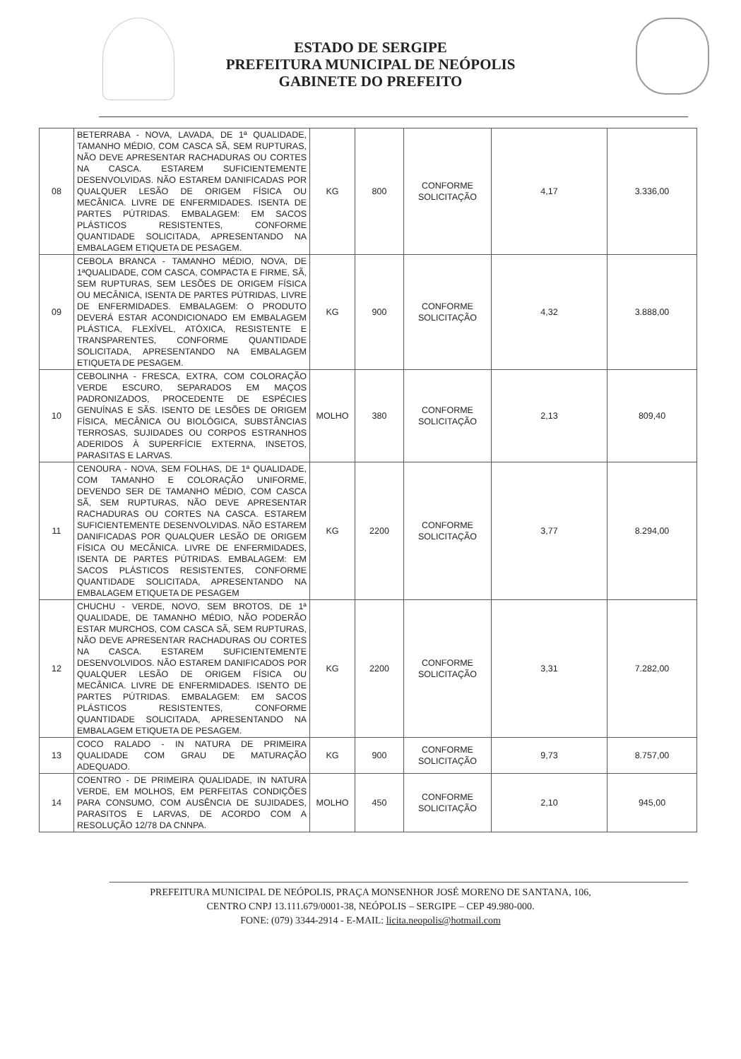ESTADO DE SERGIPE
PREFEITURA MUNICIPAL DE NEÓPOLIS
GABINETE DO PREFEITO
| 08 | BETERRABA - NOVA, LAVADA, DE 1ª QUALIDADE, TAMANHO MÉDIO, COM CASCA SÃ, SEM RUPTURAS, NÃO DEVE APRESENTAR RACHADURAS OU CORTES NA CASCA. ESTAREM SUFICIENTEMENTE DESENVOLVIDAS. NÃO ESTAREM DANIFICADAS POR QUALQUER LESÃO DE ORIGEM FÍSICA OU MECÂNICA. LIVRE DE ENFERMIDADES. ISENTA DE PARTES PÚTRIDAS. EMBALAGEM: EM SACOS PLÁSTICOS RESISTENTES, CONFORME QUANTIDADE SOLICITADA, APRESENTANDO NA EMBALAGEM ETIQUETA DE PESAGEM. | KG | 800 | CONFORME SOLICITAÇÃO | 4,17 | 3.336,00 |
| 09 | CEBOLA BRANCA - TAMANHO MÉDIO, NOVA, DE 1ªQUALIDADE, COM CASCA, COMPACTA E FIRME, SÃ, SEM RUPTURAS, SEM LESÕES DE ORIGEM FÍSICA OU MECÂNICA, ISENTA DE PARTES PÚTRIDAS, LIVRE DE ENFERMIDADES. EMBALAGEM: O PRODUTO DEVERÁ ESTAR ACONDICIONADO EM EMBALAGEM PLÁSTICA, FLEXÍVEL, ATÓXICA, RESISTENTE E TRANSPARENTES, CONFORME QUANTIDADE SOLICITADA, APRESENTANDO NA EMBALAGEM ETIQUETA DE PESAGEM. | KG | 900 | CONFORME SOLICITAÇÃO | 4,32 | 3.888,00 |
| 10 | CEBOLINHA - FRESCA, EXTRA, COM COLORAÇÃO VERDE ESCURO, SEPARADOS EM MAÇOS PADRONIZADOS, PROCEDENTE DE ESPÉCIES GENUÍNAS E SÃS. ISENTO DE LESÕES DE ORIGEM FÍSICA, MECÂNICA OU BIOLÓGICA, SUBSTÂNCIAS TERROSAS, SUJIDADES OU CORPOS ESTRANHOS ADERIDOS À SUPERFÍCIE EXTERNA, INSETOS, PARASITAS E LARVAS. | MOLHO | 380 | CONFORME SOLICITAÇÃO | 2,13 | 809,40 |
| 11 | CENOURA - NOVA, SEM FOLHAS, DE 1ª QUALIDADE, COM TAMANHO E COLORAÇÃO UNIFORME, DEVENDO SER DE TAMANHO MÉDIO, COM CASCA SÃ, SEM RUPTURAS, NÃO DEVE APRESENTAR RACHADURAS OU CORTES NA CASCA. ESTAREM SUFICIENTEMENTE DESENVOLVIDAS. NÃO ESTAREM DANIFICADAS POR QUALQUER LESÃO DE ORIGEM FÍSICA OU MECÂNICA. LIVRE DE ENFERMIDADES, ISENTA DE PARTES PÚTRIDAS. EMBALAGEM: EM SACOS PLÁSTICOS RESISTENTES, CONFORME QUANTIDADE SOLICITADA, APRESENTANDO NA EMBALAGEM ETIQUETA DE PESAGEM | KG | 2200 | CONFORME SOLICITAÇÃO | 3,77 | 8.294,00 |
| 12 | CHUCHU - VERDE, NOVO, SEM BROTOS, DE 1ª QUALIDADE, DE TAMANHO MÉDIO, NÃO PODERÃO ESTAR MURCHOS, COM CASCA SÃ, SEM RUPTURAS, NÃO DEVE APRESENTAR RACHADURAS OU CORTES NA CASCA. ESTAREM SUFICIENTEMENTE DESENVOLVIDOS. NÃO ESTAREM DANIFICADOS POR QUALQUER LESÃO DE ORIGEM FÍSICA OU MECÂNICA. LIVRE DE ENFERMIDADES. ISENTO DE PARTES PÚTRIDAS. EMBALAGEM: EM SACOS PLÁSTICOS RESISTENTES, CONFORME QUANTIDADE SOLICITADA, APRESENTANDO NA EMBALAGEM ETIQUETA DE PESAGEM. | KG | 2200 | CONFORME SOLICITAÇÃO | 3,31 | 7.282,00 |
| 13 | COCO RALADO - IN NATURA DE PRIMEIRA QUALIDADE COM GRAU DE MATURAÇÃO ADEQUADO. | KG | 900 | CONFORME SOLICITAÇÃO | 9,73 | 8.757,00 |
| 14 | COENTRO - DE PRIMEIRA QUALIDADE, IN NATURA VERDE, EM MOLHOS, EM PERFEITAS CONDIÇÕES PARA CONSUMO, COM AUSÊNCIA DE SUJIDADES, PARASITOS E LARVAS, DE ACORDO COM A RESOLUÇÃO 12/78 DA CNNPA. | MOLHO | 450 | CONFORME SOLICITAÇÃO | 2,10 | 945,00 |
PREFEITURA MUNICIPAL DE NEÓPOLIS, PRAÇA MONSENHOR JOSÉ MORENO DE SANTANA, 106,
CENTRO CNPJ 13.111.679/0001-38, NEÓPOLIS – SERGIPE – CEP 49.980-000.
FONE: (079) 3344-2914 - E-MAIL: licita.neopolis@hotmail.com